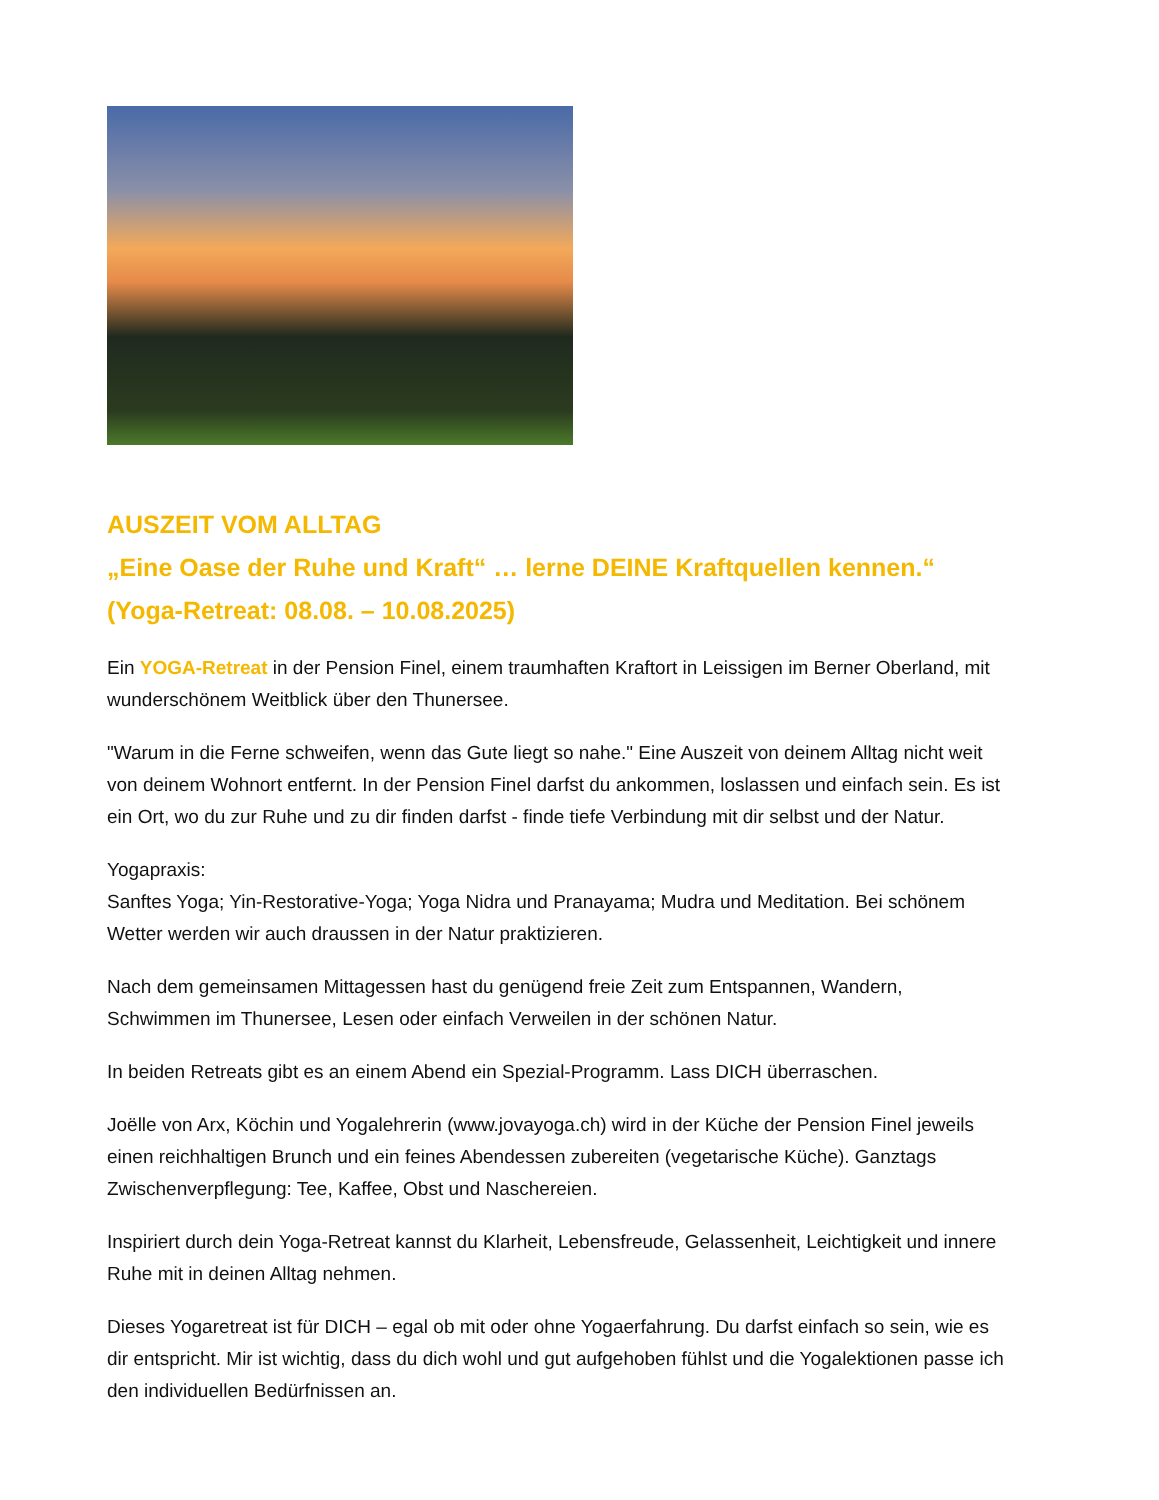AUSZEIT VOM ALLTAG
„Eine Oase der Ruhe und Kraft“ … lerne DEINE Kraftquellen kennen.“
(Yoga-Retreat: 08.08. – 10.08.2025)
Ein YOGA-Retreat in der Pension Finel, einem traumhaften Kraftort in Leissigen im Berner Oberland, mit wunderschönem Weitblick über den Thunersee.
"Warum in die Ferne schweifen, wenn das Gute liegt so nahe." Eine Auszeit von deinem Alltag nicht weit von deinem Wohnort entfernt. In der Pension Finel darfst du ankommen, loslassen und einfach sein. Es ist ein Ort, wo du zur Ruhe und zu dir finden darfst - finde tiefe Verbindung mit dir selbst und der Natur.
Yogapraxis:
Sanftes Yoga; Yin-Restorative-Yoga; Yoga Nidra und Pranayama; Mudra und Meditation. Bei schönem Wetter werden wir auch draussen in der Natur praktizieren.
Nach dem gemeinsamen Mittagessen hast du genügend freie Zeit zum Entspannen, Wandern, Schwimmen im Thunersee, Lesen oder einfach Verweilen in der schönen Natur.
In beiden Retreats gibt es an einem Abend ein Spezial-Programm. Lass DICH überraschen.
Joëlle von Arx, Köchin und Yogalehrerin (www.jovayoga.ch) wird in der Küche der Pension Finel jeweils einen reichhaltigen Brunch und ein feines Abendessen zubereiten (vegetarische Küche). Ganztags Zwischenverpflegung: Tee, Kaffee, Obst und Naschereien.
Inspiriert durch dein Yoga-Retreat kannst du Klarheit, Lebensfreude, Gelassenheit, Leichtigkeit und innere Ruhe mit in deinen Alltag nehmen.
Dieses Yogaretreat ist für DICH – egal ob mit oder ohne Yogaerfahrung. Du darfst einfach so sein, wie es dir entspricht. Mir ist wichtig, dass du dich wohl und gut aufgehoben fühlst und die Yogalektionen passe ich den individuellen Bedürfnissen an.